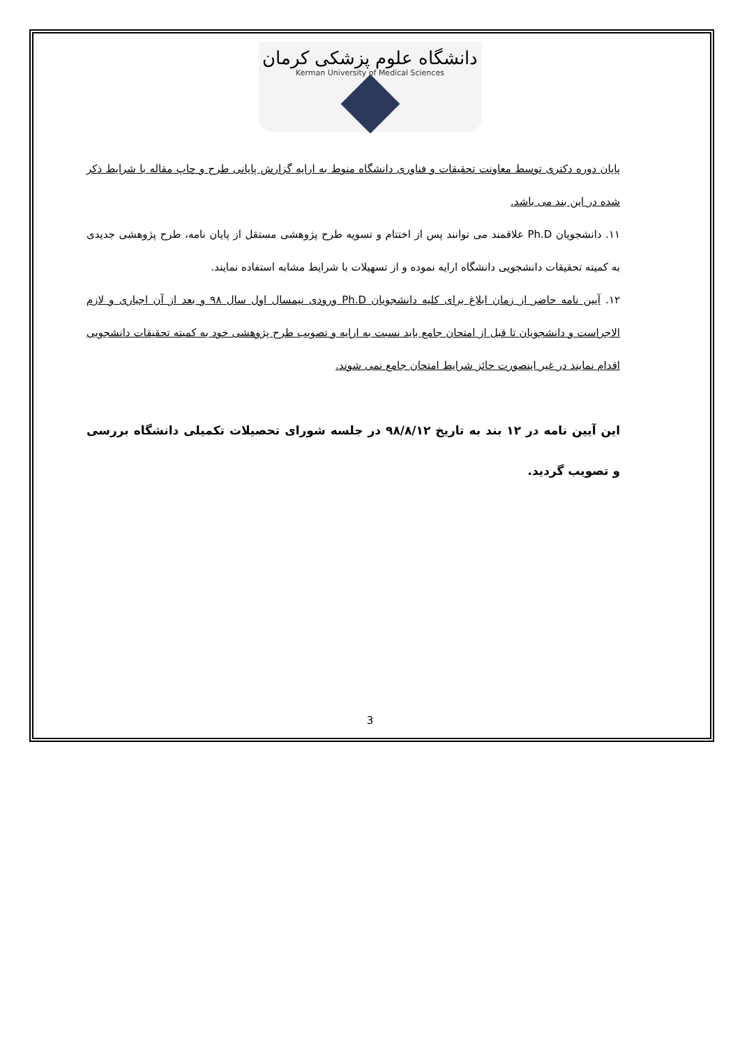دانشگاه علوم پزشکی کرمان
Kerman University of Medical Sciences
پایان دوره دکتری توسط معاونت تحقیقات و فناوری دانشگاه منوط به ارایه گزارش پایانی طرح و چاپ مقاله با شرایط ذکر شده در این بند می باشد.
۱۱. دانشجویان Ph.D علاقمند می توانند پس از اختتام و تسویه طرح پژوهشی مستقل از پایان نامه، طرح پژوهشی جدیدی به کمیته تحقیقات دانشجویی دانشگاه ارایه نموده و از تسهیلات با شرایط مشابه استفاده نمایند.
۱۲. آیین نامه حاضر از زمان ابلاغ برای کلیه دانشجویان Ph.D ورودی نیمسال اول سال ۹۸ و بعد از آن اجباری و لازم الاجراست و دانشجویان تا قبل از امتحان جامع باید نسبت به ارایه و تصویب طرح پژوهشی خود به کمیته تحقیقات دانشجویی اقدام نمایند در غیر اینصورت حائز شرایط امتحان جامع نمی شوند.
این آیین نامه در ۱۲ بند به تاریخ ۹۸/۸/۱۲ در جلسه شورای تحصیلات تکمیلی دانشگاه بررسی و تصویب گردید.
3